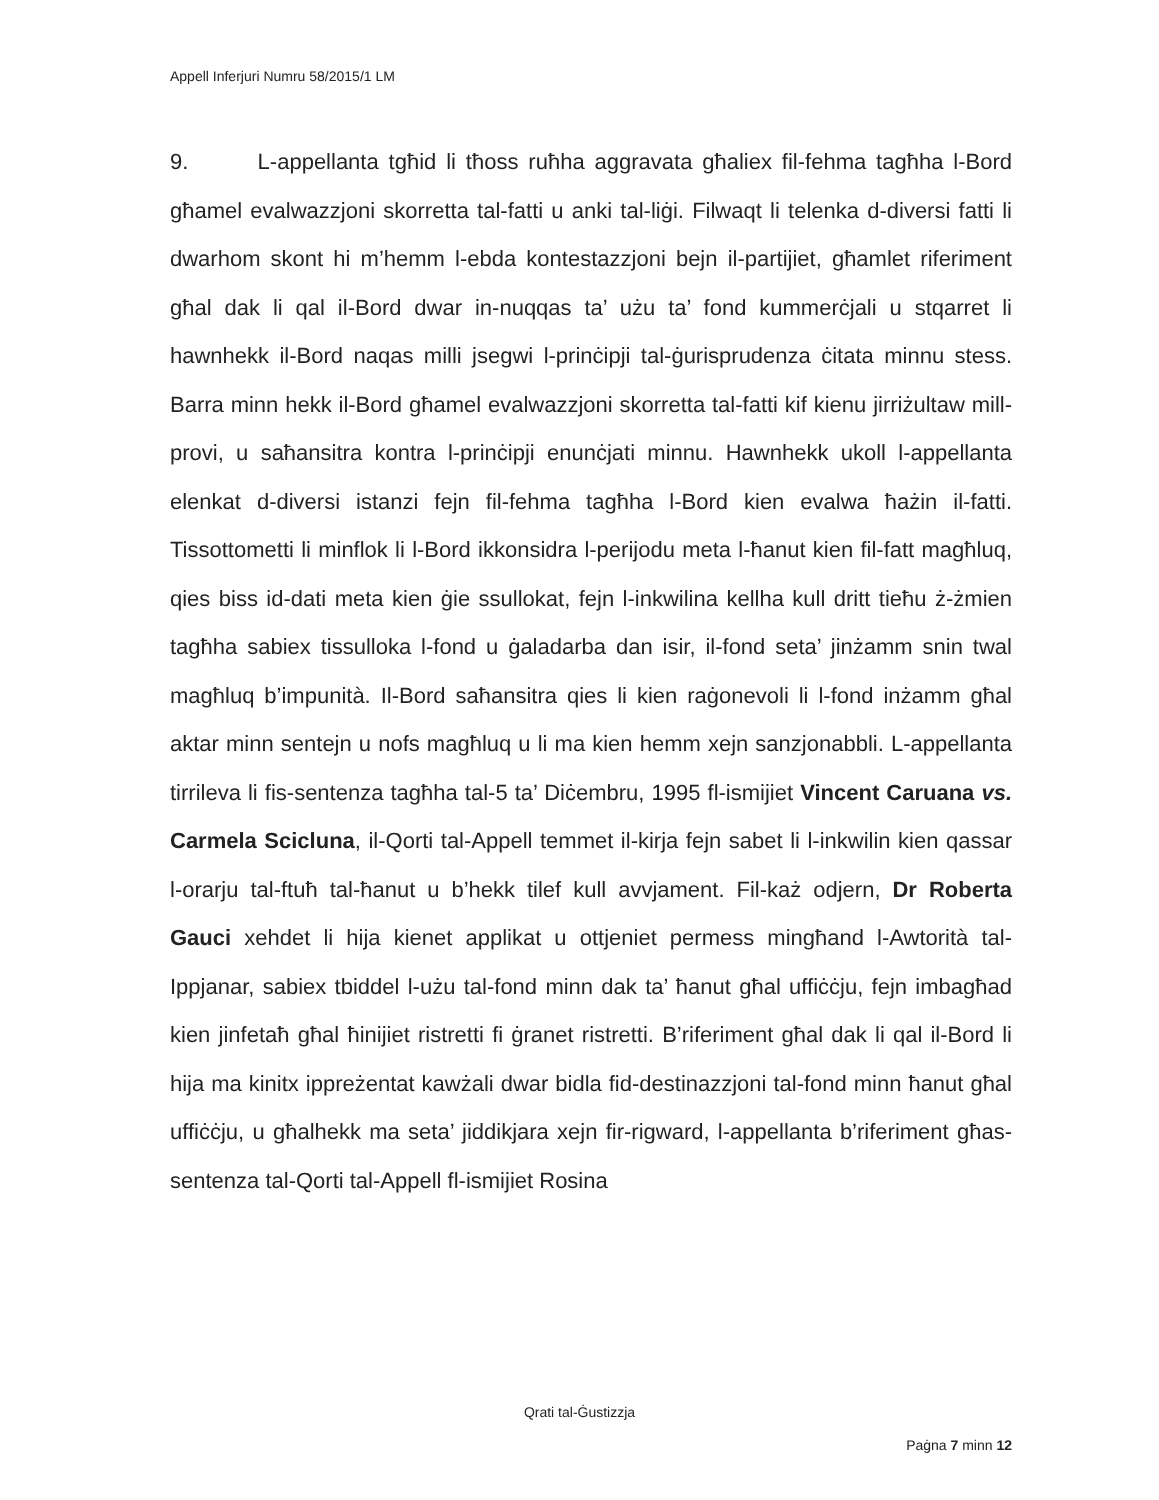Appell Inferjuri Numru 58/2015/1 LM
9. L-appellanta tgħid li tħoss ruħha aggravata għaliex fil-fehma tagħha l-Bord għamel evalwazzjoni skorretta tal-fatti u anki tal-liġi. Filwaqt li telenka d-diversi fatti li dwarhom skont hi m’hemm l-ebda kontestazzjoni bejn il-partijiet, għamlet riferiment għal dak li qal il-Bord dwar in-nuqqas ta’ użu ta’ fond kummerċjali u stqarret li hawnhekk il-Bord naqas milli jsegwi l-prinċipji tal-ġurisprudenza ċitata minnu stess. Barra minn hekk il-Bord għamel evalwazzjoni skorretta tal-fatti kif kienu jirriżultaw mill-provi, u saħansitra kontra l-prinċipji enunċjati minnu. Hawnhekk ukoll l-appellanta elenkat d-diversi istanzi fejn fil-fehma tagħha l-Bord kien evalwa ħażin il-fatti. Tissottometti li minflok li l-Bord ikkonsidra l-perijodu meta l-ħanut kien fil-fatt magħluq, qies biss id-dati meta kien ġie ssullokat, fejn l-inkwilina kellha kull dritt tieħu ż-żmien tagħha sabiex tissulloka l-fond u ġaladarba dan isir, il-fond seta’ jinżamm snin twal magħluq b’impunità. Il-Bord saħansitra qies li kien raġonevoli li l-fond inżamm għal aktar minn sentejn u nofs magħluq u li ma kien hemm xejn sanzjonabbli. L-appellanta tirrileva li fis-sentenza tagħha tal-5 ta’ Diċembru, 1995 fl-ismijiet Vincent Caruana vs. Carmela Scicluna, il-Qorti tal-Appell temmet il-kirja fejn sabet li l-inkwilin kien qassar l-orarju tal-ftuħ tal-ħanut u b’hekk tilef kull avvjament. Fil-każ odjern, Dr Roberta Gauci xehdet li hija kienet applikat u ottjeniet permess mingħand l-Awtorità tal-Ippjanar, sabiex tbiddel l-użu tal-fond minn dak ta’ ħanut għal uffiċċju, fejn imbagħad kien jinfetaħ għal ħinijiet ristretti fi ġranet ristretti. B’riferiment għal dak li qal il-Bord li hija ma kinitx ippreżentat kawżali dwar bidla fid-destinazzjoni tal-fond minn ħanut għal uffiċċju, u għalhekk ma seta’ jiddikjara xejn fir-rigward, l-appellanta b’riferiment għas-sentenza tal-Qorti tal-Appell fl-ismijiet Rosina
Qrati tal-Ġustizzja
Paġna 7 minn 12